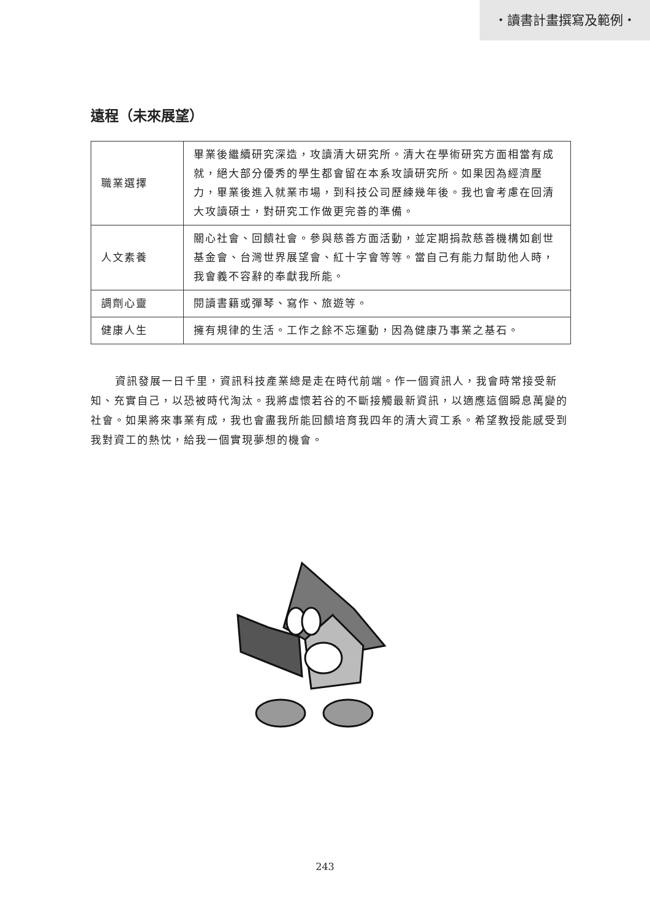・讀書計畫撰寫及範例・
遠程（未來展望）
| 職業選擇 | 畢業後繼續研究深造，攻讀清大研究所。清大在學術研究方面相當有成就，絕大部分優秀的學生都會留在本系攻讀研究所。如果因為經濟壓力，畢業後進入就業市場，到科技公司歷練幾年後。我也會考慮在回清大攻讀碩士，對研究工作做更完善的準備。 |
| 人文素養 | 關心社會、回饋社會。參與慈善方面活動，並定期捐款慈善機構如創世基金會、台灣世界展望會、紅十字會等等。當自己有能力幫助他人時，我會義不容辭的奉獻我所能。 |
| 調劑心靈 | 閱讀書籍或彈琴、寫作、旅遊等。 |
| 健康人生 | 擁有規律的生活。工作之餘不忘運動，因為健康乃事業之基石。 |
資訊發展一日千里，資訊科技產業總是走在時代前端。作一個資訊人，我會時常接受新知、充實自己，以恐被時代淘汰。我將虛懷若谷的不斷接觸最新資訊，以適應這個瞬息萬變的社會。如果將來事業有成，我也會盡我所能回饋培育我四年的清大資工系。希望教授能感受到我對資工的熱忱，給我一個實現夢想的機會。
243